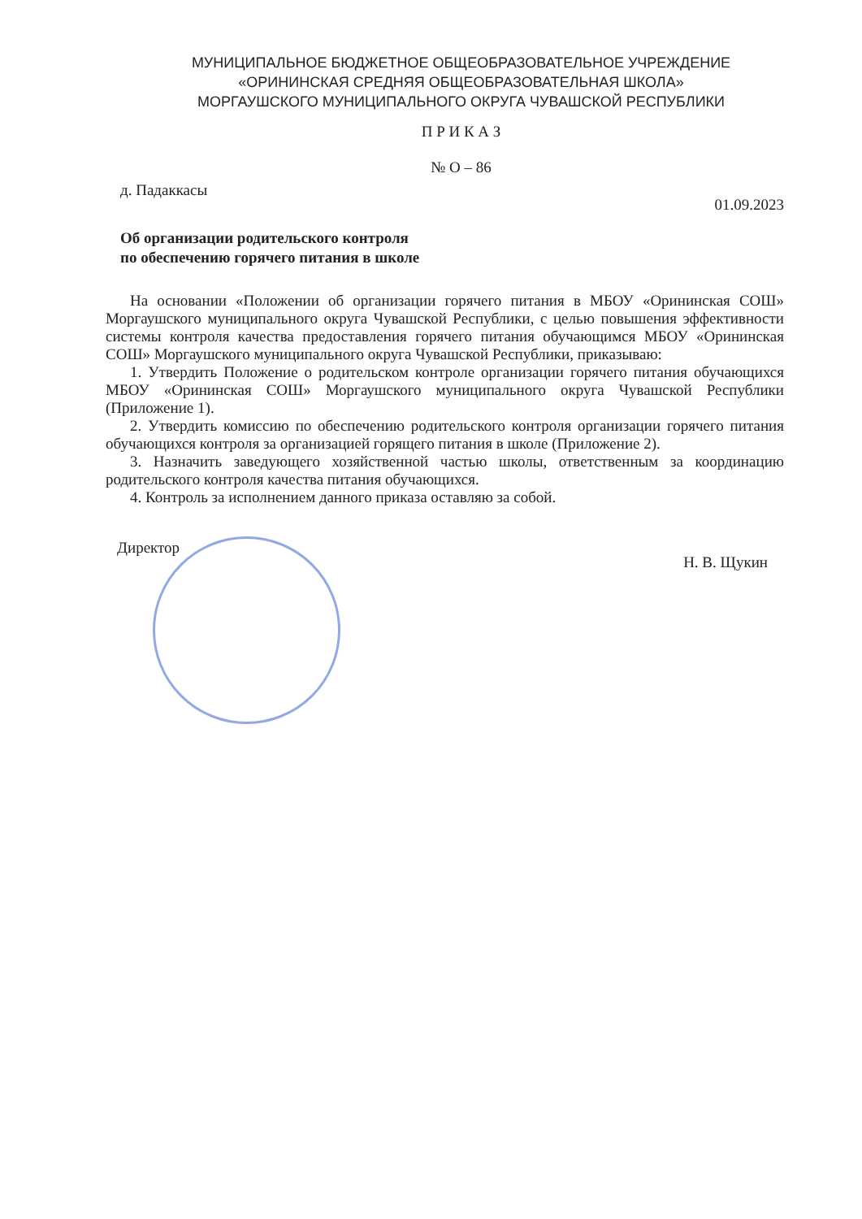МУНИЦИПАЛЬНОЕ БЮДЖЕТНОЕ ОБЩЕОБРАЗОВАТЕЛЬНОЕ УЧРЕЖДЕНИЕ
«ОРИНИНСКАЯ СРЕДНЯЯ ОБЩЕОБРАЗОВАТЕЛЬНАЯ ШКОЛА»
МОРГАУШСКОГО МУНИЦИПАЛЬНОГО ОКРУГА ЧУВАШСКОЙ РЕСПУБЛИКИ
П Р И К А З
№ О – 86
д. Падаккасы 01.09.2023
Об организации родительского контроля
по обеспечению горячего питания в школе
На основании «Положении об организации горячего питания в МБОУ «Орининская СОШ» Моргаушского муниципального округа Чувашской Республики, с целью повышения эффективности системы контроля качества предоставления горячего питания обучающимся МБОУ «Орининская СОШ» Моргаушского муниципального округа Чувашской Республики, приказываю:
1. Утвердить Положение о родительском контроле организации горячего питания обучающихся МБОУ «Орининская СОШ» Моргаушского муниципального округа Чувашской Республики (Приложение 1).
2. Утвердить комиссию по обеспечению родительского контроля организации горячего питания обучающихся контроля за организацией горящего питания в школе (Приложение 2).
3. Назначить заведующего хозяйственной частью школы, ответственным за координацию родительского контроля качества питания обучающихся.
4. Контроль за исполнением данного приказа оставляю за собой.
Директор Н. В. Щукин